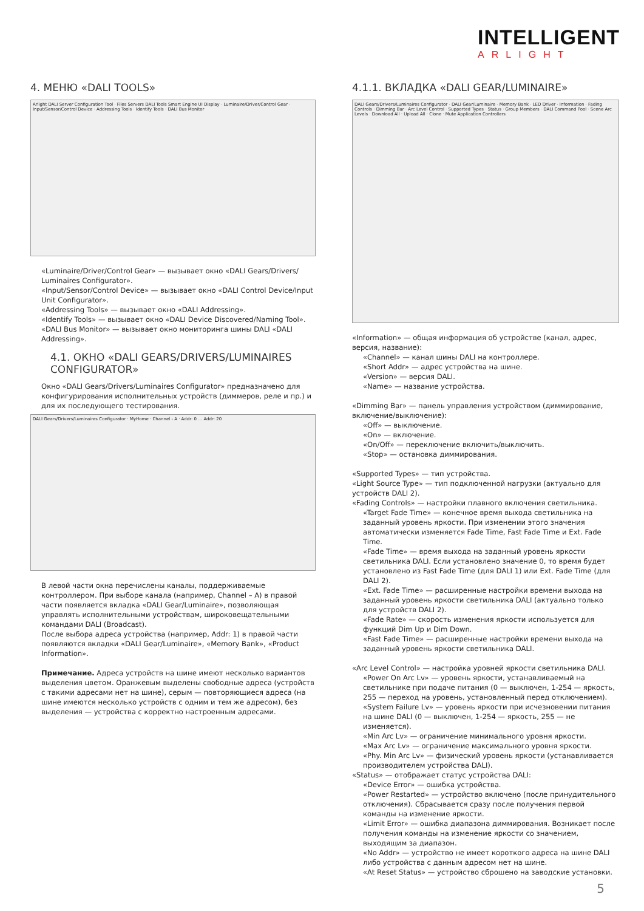INTELLIGENT
ARLIGHT
4. МЕНЮ «DALI TOOLS»
Arlight DALI Server Configuration Tool · Files Servers DALI Tools Smart Engine UI Display · Luminaire/Driver/Control Gear · Input/Sensor/Control Device · Addressing Tools · Identify Tools · DALI Bus Monitor
«Luminaire/Driver/Control Gear» — вызывает окно «DALI Gears/Drivers/ Luminaires Configurator».
«Input/Sensor/Control Device» — вызывает окно «DALI Control Device/Input Unit Configurator».
«Addressing Tools» — вызывает окно «DALI Addressing».
«Identify Tools» — вызывает окно «DALI Device Discovered/Naming Tool».
«DALI Bus Monitor» — вызывает окно мониторинга шины DALI «DALI Addressing».
4.1. ОКНО «DALI GEARS/DRIVERS/LUMINAIRES CONFIGURATOR»
Окно «DALI Gears/Drivers/Luminaires Configurator» предназначено для конфигурирования исполнительных устройств (диммеров, реле и пр.) и для их последующего тестирования.
DALI Gears/Drivers/Luminaires Configurator · MyHome · Channel - A · Addr: 0 … Addr: 20
В левой части окна перечислены каналы, поддерживаемые контроллером. При выборе канала (например, Channel – A) в правой части появляется вкладка «DALI Gear/Luminaire», позволяющая управлять исполнительными устройствам, широковещательными командами DALI (Broadcast).
После выбора адреса устройства (например, Addr: 1) в правой части появляются вкладки «DALI Gear/Luminaire», «Memory Bank», «Product Information».
Примечание. Адреса устройств на шине имеют несколько вариантов выделения цветом. Оранжевым выделены свободные адреса (устройств с такими адресами нет на шине), серым — повторяющиеся адреса (на шине имеются несколько устройств с одним и тем же адресом), без выделения — устройства с корректно настроенным адресами.
4.1.1. ВКЛАДКА «DALI GEAR/LUMINAIRE»
DALI Gears/Drivers/Luminaires Configurator · DALI Gear/Luminaire · Memory Bank · LED Driver · Information · Fading Controls · Dimming Bar · Arc Level Control · Supported Types · Status · Group Members · DALI Command Pool · Scene Arc Levels · Download All · Upload All · Clone · Mute Application Controllers
«Information» — общая информация об устройстве (канал, адрес, версия, название):
«Channel» — канал шины DALI на контроллере.
«Short Addr» — адрес устройства на шине.
«Version» — версия DALI.
«Name» — название устройства.
«Dimming Bar» — панель управления устройством (диммирование, включение/выключение):
«Off» — выключение.
«On» — включение.
«On/Off» — переключение включить/выключить.
«Stop» — остановка диммирования.
«Supported Types» — тип устройства.
«Light Source Type» — тип подключенной нагрузки (актуально для устройств DALI 2).
«Fading Controls» — настройки плавного включения светильника.
«Target Fade Time» — конечное время выхода светильника на заданный уровень яркости. При изменении этого значения автоматически изменяется Fade Time, Fast Fade Time и Ext. Fade Time.
«Fade Time» — время выхода на заданный уровень яркости светильника DALI. Если установлено значение 0, то время будет установлено из Fast Fade Time (для DALI 1) или Ext. Fade Time (для DALI 2).
«Ext. Fade Time» — расширенные настройки времени выхода на заданный уровень яркости светильника DALI (актуально только для устройств DALI 2).
«Fade Rate» — скорость изменения яркости используется для функций Dim Up и Dim Down.
«Fast Fade Time» — расширенные настройки времени выхода на заданный уровень яркости светильника DALI.
«Arc Level Control» — настройка уровней яркости светильника DALI.
«Power On Arc Lv» — уровень яркости, устанавливаемый на светильнике при подаче питания (0 — выключен, 1-254 — яркость, 255 — переход на уровень, установленный перед отключением).
«System Failure Lv» — уровень яркости при исчезновении питания на шине DALI (0 — выключен, 1-254 — яркость, 255 — не изменяется).
«Min Arc Lv» — ограничение минимального уровня яркости.
«Max Arc Lv» — ограничение максимального уровня яркости.
«Phy. Min Arc Lv» — физический уровень яркости (устанавливается производителем устройства DALI).
«Status» — отображает статус устройства DALI:
«Device Error» — ошибка устройства.
«Power Restarted» — устройство включено (после принудительного отключения). Сбрасывается сразу после получения первой команды на изменение яркости.
«Limit Error» — ошибка диапазона диммирования. Возникает после получения команды на изменение яркости со значением, выходящим за диапазон.
«No Addr» — устройство не имеет короткого адреса на шине DALI либо устройства с данным адресом нет на шине.
«At Reset Status» — устройство сброшено на заводские установки.
5